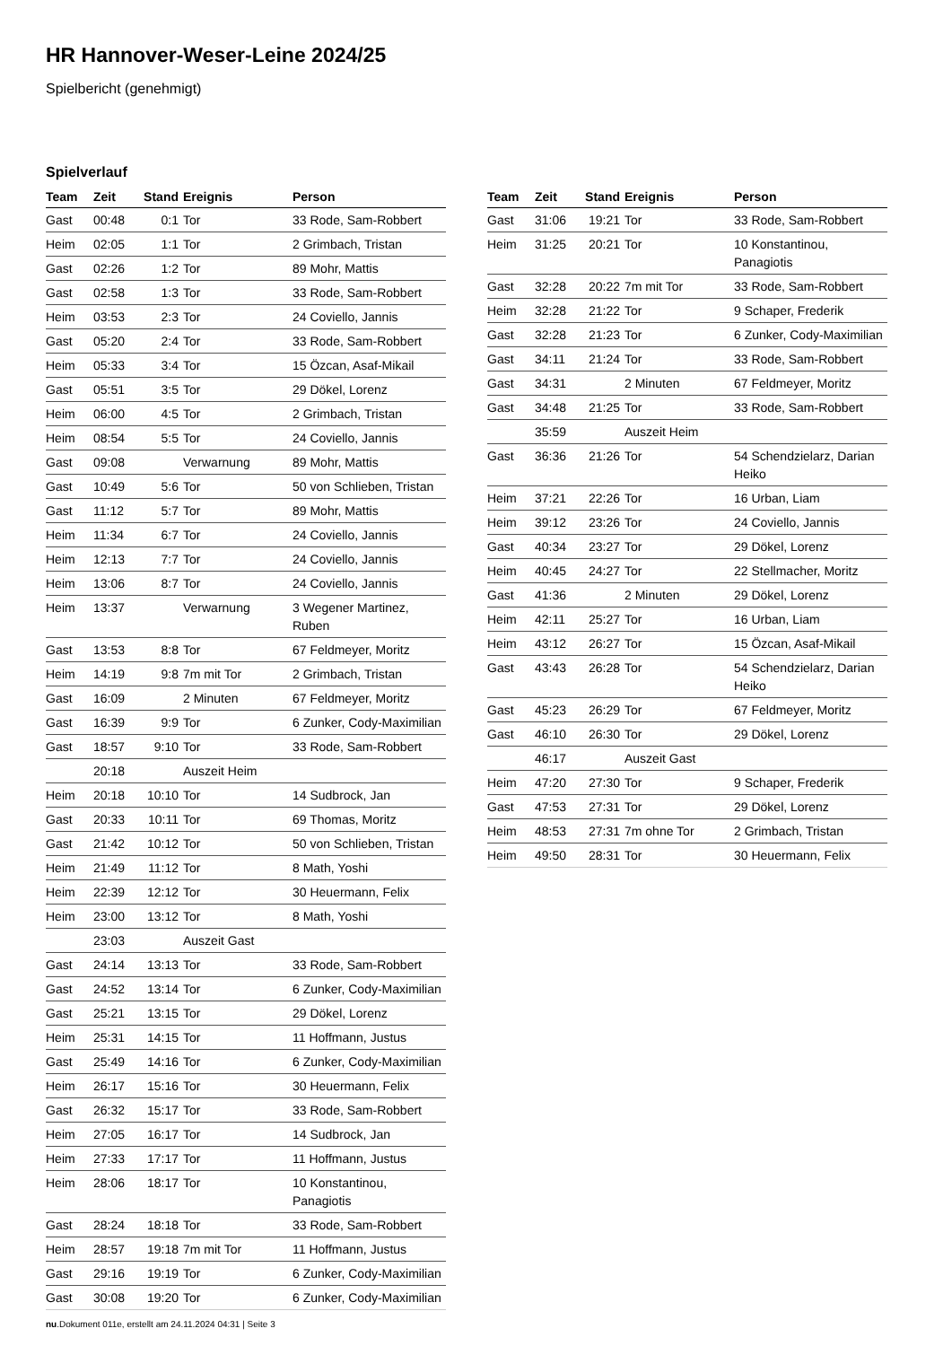HR Hannover-Weser-Leine 2024/25
Spielbericht (genehmigt)
Spielverlauf
| Team | Zeit | Stand | Ereignis | Person |
| --- | --- | --- | --- | --- |
| Gast | 00:48 | 0:1 | Tor | 33 Rode, Sam-Robbert |
| Heim | 02:05 | 1:1 | Tor | 2 Grimbach, Tristan |
| Gast | 02:26 | 1:2 | Tor | 89 Mohr, Mattis |
| Gast | 02:58 | 1:3 | Tor | 33 Rode, Sam-Robbert |
| Heim | 03:53 | 2:3 | Tor | 24 Coviello, Jannis |
| Gast | 05:20 | 2:4 | Tor | 33 Rode, Sam-Robbert |
| Heim | 05:33 | 3:4 | Tor | 15 Özcan, Asaf-Mikail |
| Gast | 05:51 | 3:5 | Tor | 29 Dökel, Lorenz |
| Heim | 06:00 | 4:5 | Tor | 2 Grimbach, Tristan |
| Heim | 08:54 | 5:5 | Tor | 24 Coviello, Jannis |
| Gast | 09:08 | | Verwarnung | 89 Mohr, Mattis |
| Gast | 10:49 | 5:6 | Tor | 50 von Schlieben, Tristan |
| Gast | 11:12 | 5:7 | Tor | 89 Mohr, Mattis |
| Heim | 11:34 | 6:7 | Tor | 24 Coviello, Jannis |
| Heim | 12:13 | 7:7 | Tor | 24 Coviello, Jannis |
| Heim | 13:06 | 8:7 | Tor | 24 Coviello, Jannis |
| Heim | 13:37 | | Verwarnung | 3 Wegener Martinez, Ruben |
| Gast | 13:53 | 8:8 | Tor | 67 Feldmeyer, Moritz |
| Heim | 14:19 | 9:8 | 7m mit Tor | 2 Grimbach, Tristan |
| Gast | 16:09 | | 2 Minuten | 67 Feldmeyer, Moritz |
| Gast | 16:39 | 9:9 | Tor | 6 Zunker, Cody-Maximilian |
| Gast | 18:57 | 9:10 | Tor | 33 Rode, Sam-Robbert |
| | 20:18 | | Auszeit Heim | |
| Heim | 20:18 | 10:10 | Tor | 14 Sudbrock, Jan |
| Gast | 20:33 | 10:11 | Tor | 69 Thomas, Moritz |
| Gast | 21:42 | 10:12 | Tor | 50 von Schlieben, Tristan |
| Heim | 21:49 | 11:12 | Tor | 8 Math, Yoshi |
| Heim | 22:39 | 12:12 | Tor | 30 Heuermann, Felix |
| Heim | 23:00 | 13:12 | Tor | 8 Math, Yoshi |
| | 23:03 | | Auszeit Gast | |
| Gast | 24:14 | 13:13 | Tor | 33 Rode, Sam-Robbert |
| Gast | 24:52 | 13:14 | Tor | 6 Zunker, Cody-Maximilian |
| Gast | 25:21 | 13:15 | Tor | 29 Dökel, Lorenz |
| Heim | 25:31 | 14:15 | Tor | 11 Hoffmann, Justus |
| Gast | 25:49 | 14:16 | Tor | 6 Zunker, Cody-Maximilian |
| Heim | 26:17 | 15:16 | Tor | 30 Heuermann, Felix |
| Gast | 26:32 | 15:17 | Tor | 33 Rode, Sam-Robbert |
| Heim | 27:05 | 16:17 | Tor | 14 Sudbrock, Jan |
| Heim | 27:33 | 17:17 | Tor | 11 Hoffmann, Justus |
| Heim | 28:06 | 18:17 | Tor | 10 Konstantinou, Panagiotis |
| Gast | 28:24 | 18:18 | Tor | 33 Rode, Sam-Robbert |
| Heim | 28:57 | 19:18 | 7m mit Tor | 11 Hoffmann, Justus |
| Gast | 29:16 | 19:19 | Tor | 6 Zunker, Cody-Maximilian |
| Gast | 30:08 | 19:20 | Tor | 6 Zunker, Cody-Maximilian |
| Team | Zeit | Stand | Ereignis | Person |
| --- | --- | --- | --- | --- |
| Gast | 31:06 | 19:21 | Tor | 33 Rode, Sam-Robbert |
| Heim | 31:25 | 20:21 | Tor | 10 Konstantinou, Panagiotis |
| Gast | 32:28 | 20:22 | 7m mit Tor | 33 Rode, Sam-Robbert |
| Heim | 32:28 | 21:22 | Tor | 9 Schaper, Frederik |
| Gast | 32:28 | 21:23 | Tor | 6 Zunker, Cody-Maximilian |
| Gast | 34:11 | 21:24 | Tor | 33 Rode, Sam-Robbert |
| Gast | 34:31 | | 2 Minuten | 67 Feldmeyer, Moritz |
| Gast | 34:48 | 21:25 | Tor | 33 Rode, Sam-Robbert |
| | 35:59 | | Auszeit Heim | |
| Gast | 36:36 | 21:26 | Tor | 54 Schendzielarz, Darian Heiko |
| Heim | 37:21 | 22:26 | Tor | 16 Urban, Liam |
| Heim | 39:12 | 23:26 | Tor | 24 Coviello, Jannis |
| Gast | 40:34 | 23:27 | Tor | 29 Dökel, Lorenz |
| Heim | 40:45 | 24:27 | Tor | 22 Stellmacher, Moritz |
| Gast | 41:36 | | 2 Minuten | 29 Dökel, Lorenz |
| Heim | 42:11 | 25:27 | Tor | 16 Urban, Liam |
| Heim | 43:12 | 26:27 | Tor | 15 Özcan, Asaf-Mikail |
| Gast | 43:43 | 26:28 | Tor | 54 Schendzielarz, Darian Heiko |
| Gast | 45:23 | 26:29 | Tor | 67 Feldmeyer, Moritz |
| Gast | 46:10 | 26:30 | Tor | 29 Dökel, Lorenz |
| | 46:17 | | Auszeit Gast | |
| Heim | 47:20 | 27:30 | Tor | 9 Schaper, Frederik |
| Gast | 47:53 | 27:31 | Tor | 29 Dökel, Lorenz |
| Heim | 48:53 | 27:31 | 7m ohne Tor | 2 Grimbach, Tristan |
| Heim | 49:50 | 28:31 | Tor | 30 Heuermann, Felix |
nu.Dokument 011e, erstellt am 24.11.2024 04:31 | Seite 3